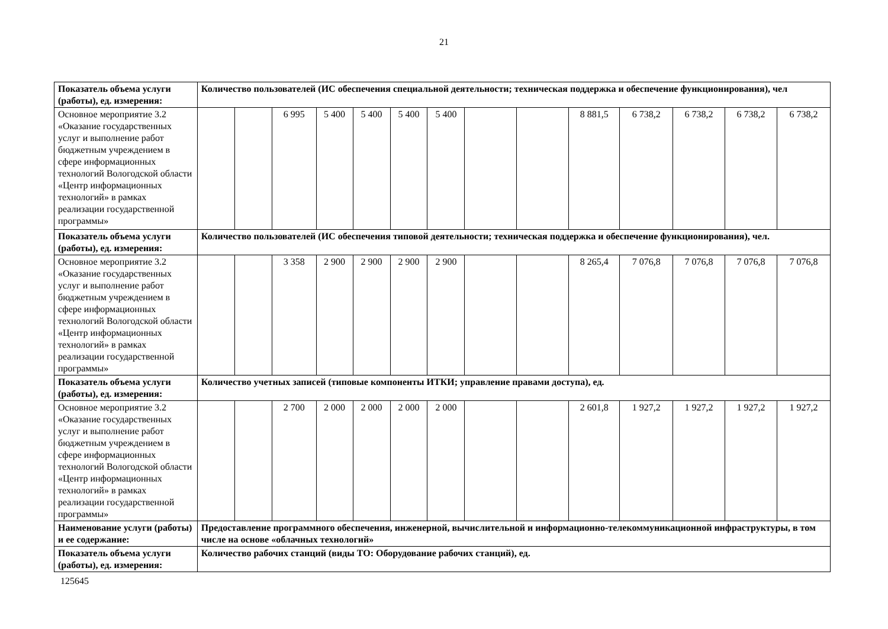21
| Показатель объема услуги (работы), ед. измерения: | Количество пользователей (ИС обеспечения специальной деятельности; техническая поддержка и обеспечение функционирования), чел | | | | | | | | | | | | | |
| Основное мероприятие 3.2 «Оказание государственных услуг и выполнение работ бюджетным учреждением в сфере информационных технологий Вологодской области «Центр информационных технологий» в рамках реализации государственной программы» | | | 6 995 | 5 400 | 5 400 | 5 400 | 5 400 | | | 8 881,5 | 6 738,2 | 6 738,2 | 6 738,2 | 6 738,2 |
| Показатель объема услуги (работы), ед. измерения: | Количество пользователей (ИС обеспечения типовой деятельности; техническая поддержка и обеспечение функционирования), чел. | | | | | | | | | | | | | |
| Основное мероприятие 3.2 «Оказание государственных услуг и выполнение работ бюджетным учреждением в сфере информационных технологий Вологодской области «Центр информационных технологий» в рамках реализации государственной программы» | | | 3 358 | 2 900 | 2 900 | 2 900 | 2 900 | | | 8 265,4 | 7 076,8 | 7 076,8 | 7 076,8 | 7 076,8 |
| Показатель объема услуги (работы), ед. измерения: | Количество учетных записей (типовые компоненты ИТКИ; управление правами доступа), ед. | | | | | | | | | | | | | |
| Основное мероприятие 3.2 «Оказание государственных услуг и выполнение работ бюджетным учреждением в сфере информационных технологий Вологодской области «Центр информационных технологий» в рамках реализации государственной программы» | | | 2 700 | 2 000 | 2 000 | 2 000 | 2 000 | | | 2 601,8 | 1 927,2 | 1 927,2 | 1 927,2 | 1 927,2 |
| Наименование услуги (работы) и ее содержание: | Предоставление программного обеспечения, инженерной, вычислительной и информационно-телекоммуникационной инфраструктуры, в том числе на основе «облачных технологий» | | | | | | | | | | | | | |
| Показатель объема услуги (работы), ед. измерения: | Количество рабочих станций (виды ТО: Оборудование рабочих станций), ед. | | | | | | | | | | | | | |
125645